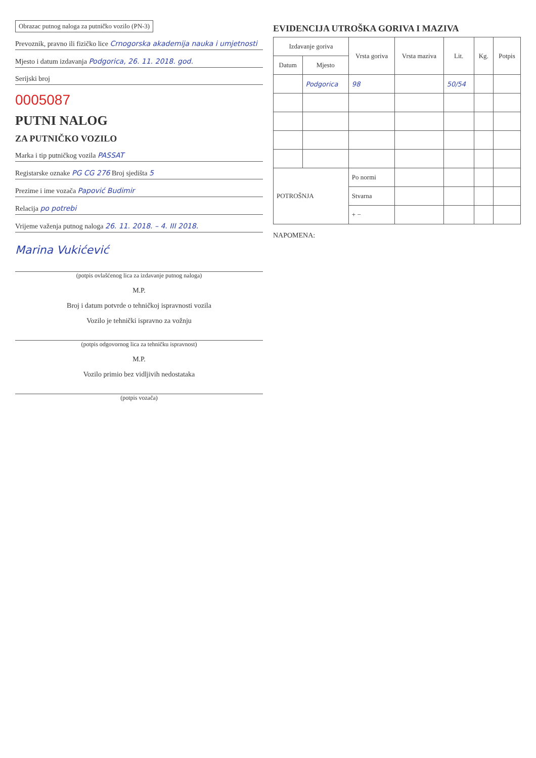Obrazac putnog naloga za putničko vozilo (PN-3)
Prevoznik, pravno ili fizičko lice Crnogorska akademija nauka i umjetnosti
Mjesto i datum izdavanja Podgorica, 26. 11. 2018. god.
Serijski broj
0005087
PUTNI NALOG
ZA PUTNIČKO VOZILO
Marka i tip putničkog vozila PASSAT
Registarske oznake PG CG 276 Broj sjedišta 5
Prezime i ime vozača Papović Budimir
Relacija po potrebi
Vrijeme važenja putnog naloga 26. 11. 2018. – 4. III 2018.
Marina Vukićević
(potpis ovlašćenog lica za izdavanje putnog naloga)
M.P.
Broj i datum potvrde o tehničkoj ispravnosti vozila
Vozilo je tehnički ispravno za vožnju
(potpis odgovornog lica za tehničku ispravnost)
M.P.
Vozilo primio bez vidljivih nedostataka
(potpis vozača)
EVIDENCIJA UTROŠKA GORIVA I MAZIVA
| Izdavanje goriva | | Vrsta goriva | Vrsta maziva | Lit. | Kg. | Potpis |
| --- | --- | --- | --- | --- | --- | --- |
| Datum | Mjesto | | | | | |
| | Podgorica | 98 | | 50/54 | | |
| POTROŠNJA | | Po normi | | | | |
| | | Stvarna | | | | |
| | | + − | | | | |
NAPOMENA: